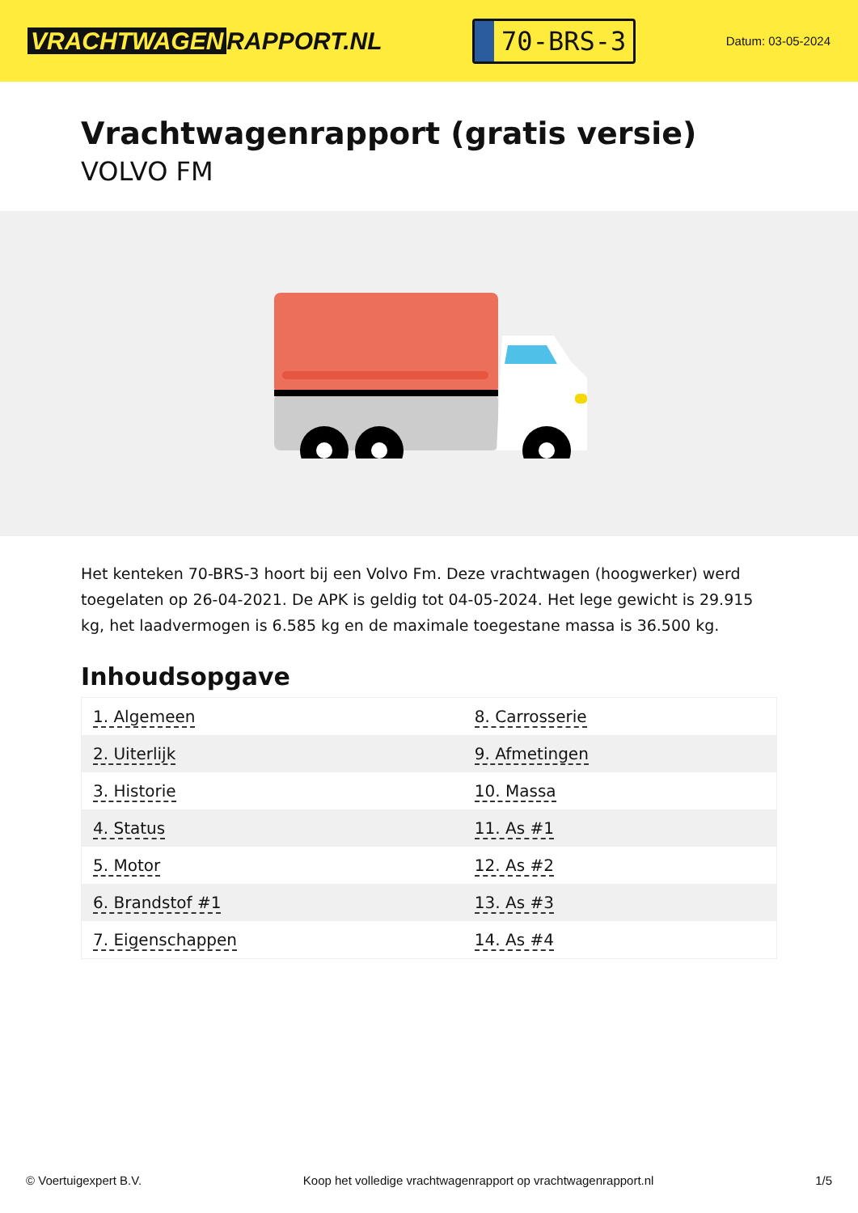VRACHTWAGEN RAPPORT.NL
70-BRS-3
Datum: 03-05-2024
Vrachtwagenrapport (gratis versie)
VOLVO FM
Het kenteken 70-BRS-3 hoort bij een Volvo Fm. Deze vrachtwagen (hoogwerker) werd toegelaten op 26-04-2021. De APK is geldig tot 04-05-2024. Het lege gewicht is 29.915 kg, het laadvermogen is 6.585 kg en de maximale toegestane massa is 36.500 kg.
Inhoudsopgave
| 1. Algemeen | 8. Carrosserie |
| 2. Uiterlijk | 9. Afmetingen |
| 3. Historie | 10. Massa |
| 4. Status | 11. As #1 |
| 5. Motor | 12. As #2 |
| 6. Brandstof #1 | 13. As #3 |
| 7. Eigenschappen | 14. As #4 |
© Voertuigexpert B.V. Koop het volledige vrachtwagenrapport op vrachtwagenrapport.nl 1/5